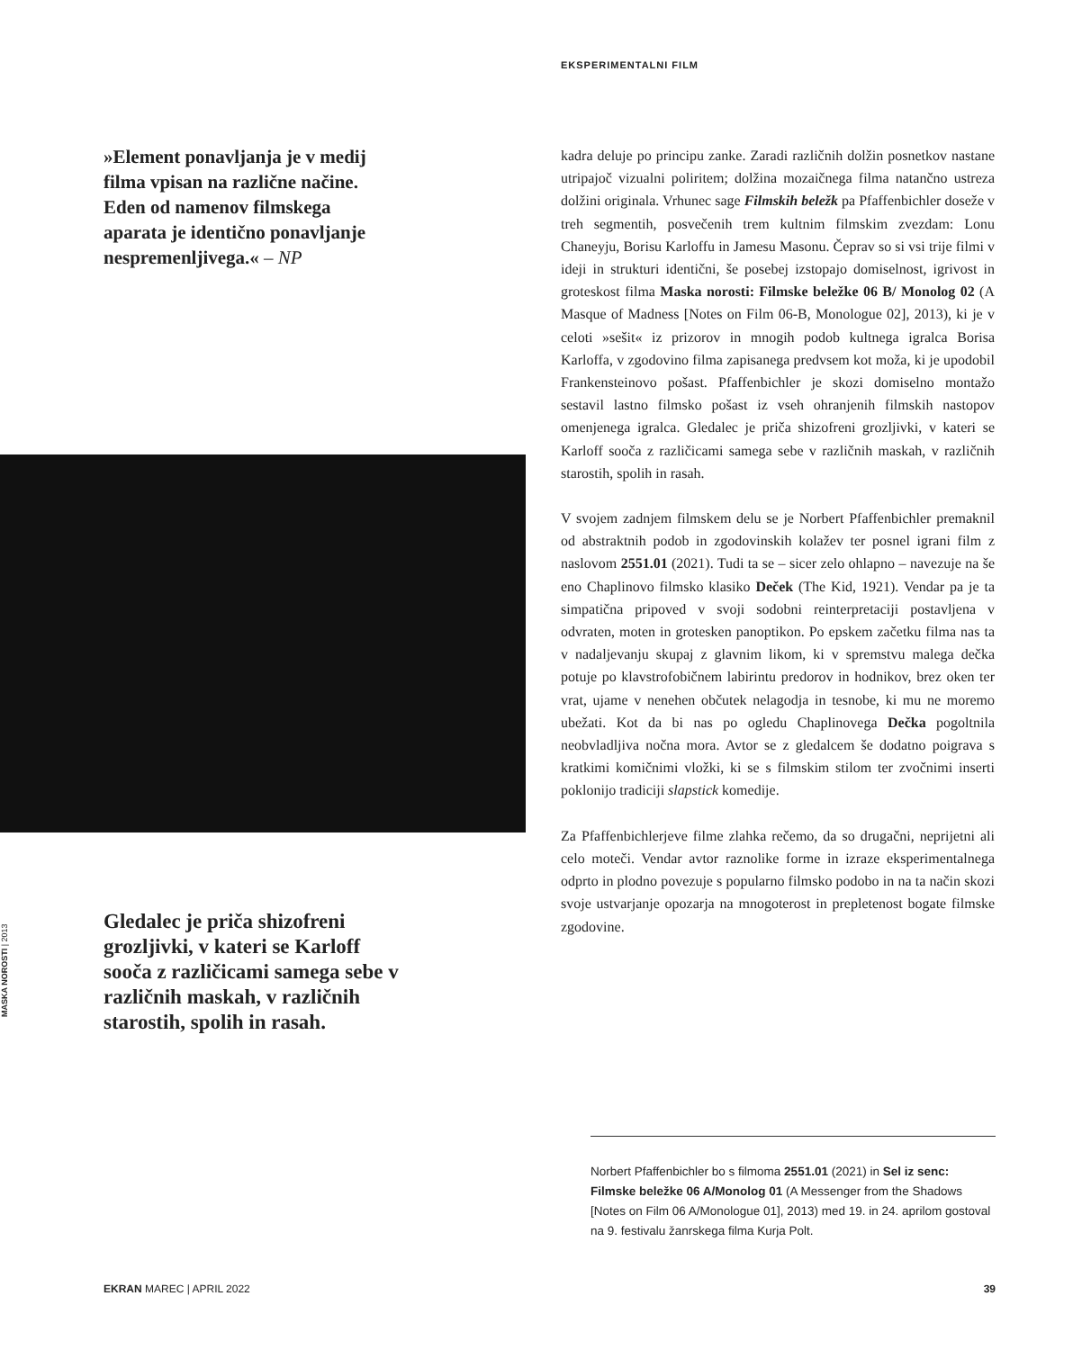EKSPERIMENTALNI FILM
»Element ponavljanja je v medij filma vpisan na različne načine. Eden od namenov filmskega aparata je identično ponavljanje nespremenljivega.« – NP
MASKA NOROSTI | 2013
Gledalec je priča shizofreni grozljivki, v kateri se Karloff sooča z različicami samega sebe v različnih maskah, v različnih starostih, spolih in rasah.
kadra deluje po principu zanke. Zaradi različnih dolžin posnetkov nastane utripajoč vizualni poliritem; dolžina mozaičnega filma natančno ustreza dolžini originala. Vrhunec sage Filmskih beležk pa Pfaffenbichler doseže v treh segmentih, posvečenih trem kultnim filmskim zvezdam: Lonu Chaneyju, Borisu Karloffu in Jamesu Masonu. Čeprav so si vsi trije filmi v ideji in strukturi identični, še posebej izstopajo domiselnost, igrivost in groteskost filma Maska norosti: Filmske beležke 06 B/ Monolog 02 (A Masque of Madness [Notes on Film 06-B, Monologue 02], 2013), ki je v celoti »sešit« iz prizorov in mnogih podob kultnega igralca Borisa Karloffa, v zgodovino filma zapisanega predvsem kot moža, ki je upodobil Frankensteinovo pošast. Pfaffenbichler je skozi domiselno montažo sestavil lastno filmsko pošast iz vseh ohranjenih filmskih nastopov omenjenega igralca. Gledalec je priča shizofreni grozljivki, v kateri se Karloff sooča z različicami samega sebe v različnih maskah, v različnih starostih, spolih in rasah.
V svojem zadnjem filmskem delu se je Norbert Pfaffenbichler premaknil od abstraktnih podob in zgodovinskih kolažev ter posnel igrani film z naslovom 2551.01 (2021). Tudi ta se – sicer zelo ohlapno – navezuje na še eno Chaplinovo filmsko klasiko Deček (The Kid, 1921). Vendar pa je ta simpatična pripoved v svoji sodobni reinterpretaciji postavljena v odvraten, moten in grotesken panoptikon. Po epskem začetku filma nas ta v nadaljevanju skupaj z glavnim likom, ki v spremstvu malega dečka potuje po klavstrofobičnem labirintu predorov in hodnikov, brez oken ter vrat, ujame v nenehen občutek nelagodja in tesnobe, ki mu ne moremo ubežati. Kot da bi nas po ogledu Chaplinovega Dečka pogoltnila neobvladljiva nočna mora. Avtor se z gledalcem še dodatno poigrava s kratkimi komičnimi vložki, ki se s filmskim stilom ter zvočnimi inserti poklonijo tradiciji slapstick komedije.
Za Pfaffenbichlerjeve filme zlahka rečemo, da so drugačni, neprijetni ali celo moteči. Vendar avtor raznolike forme in izraze eksperimentalnega odprto in plodno povezuje s popularno filmsko podobo in na ta način skozi svoje ustvarjanje opozarja na mnogoterost in prepletenost bogate filmske zgodovine.
Norbert Pfaffenbichler bo s filmoma 2551.01 (2021) in Sel iz senc: Filmske beležke 06 A/Monolog 01 (A Messenger from the Shadows [Notes on Film 06 A/Monologue 01], 2013) med 19. in 24. aprilom gostoval na 9. festivalu žanrskega filma Kurja Polt.
EKRAN MAREC | APRIL 2022 39